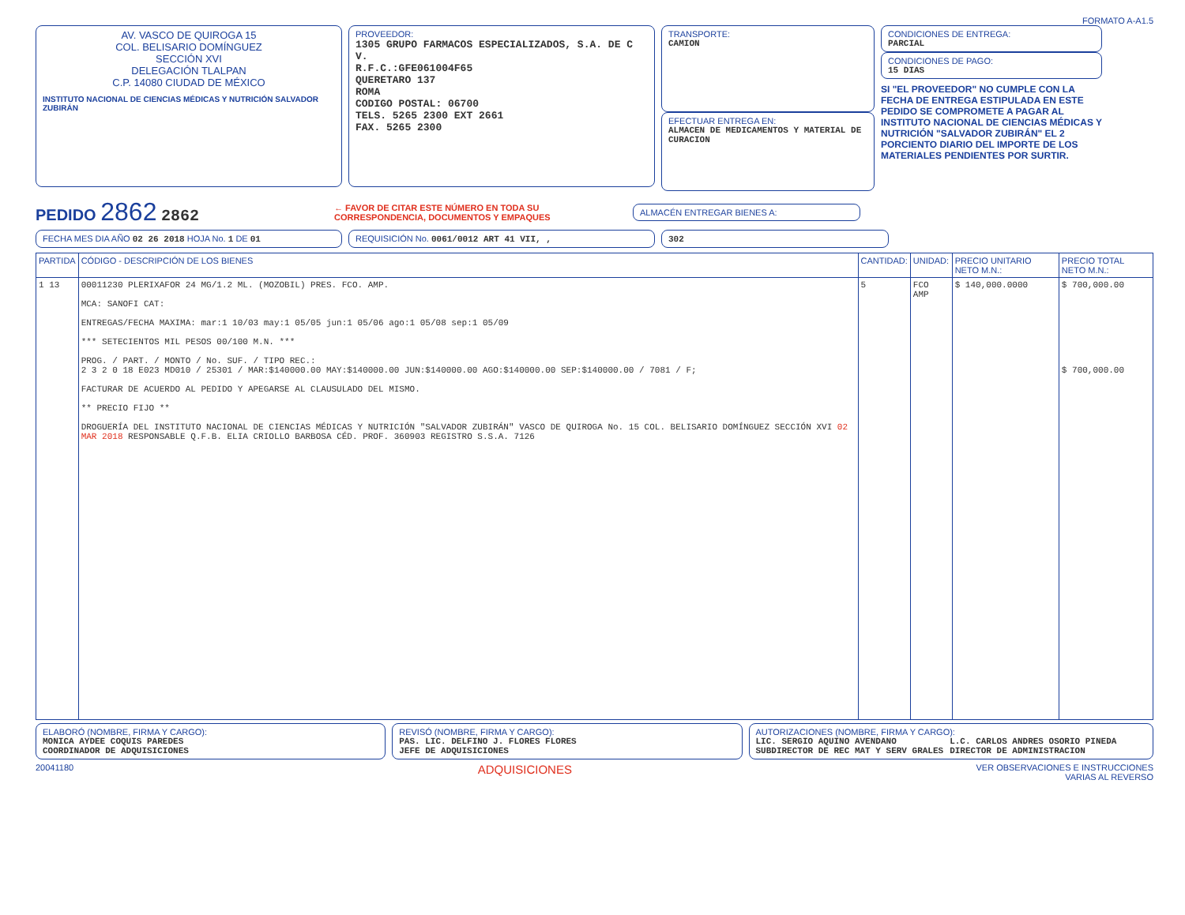FORMATO A-A1.5
AV. VASCO DE QUIROGA 15
COL. BELISARIO DOMÍNGUEZ
SECCIÓN XVI
DELEGACIÓN TLALPAN
C.P. 14080 CIUDAD DE MÉXICO
INSTITUTO NACIONAL DE CIENCIAS MÉDICAS Y NUTRICIÓN SALVADOR ZUBIRÁN
PROVEEDOR:
1305 GRUPO FARMACOS ESPECIALIZADOS, S.A. DE C V.
R.F.C.:GFE061004F65
QUERETARO 137
ROMA
CODIGO POSTAL: 06700
TELS. 5265 2300 EXT 2661
FAX. 5265 2300
TRANSPORTE:
CAMION
EFECTUAR ENTREGA EN:
ALMACEN DE MEDICAMENTOS Y MATERIAL DE CURACION
CONDICIONES DE ENTREGA:
PARCIAL
CONDICIONES DE PAGO:
15 DIAS
SI "EL PROVEEDOR" NO CUMPLE CON LA FECHA DE ENTREGA ESTIPULADA EN ESTE PEDIDO SE COMPROMETE A PAGAR AL INSTITUTO NACIONAL DE CIENCIAS MÉDICAS Y NUTRICIÓN "SALVADOR ZUBIRÁN" EL 2 PORCIENTO DIARIO DEL IMPORTE DE LOS MATERIALES PENDIENTES POR SURTIR.
PEDIDO 2862 2862
← FAVOR DE CITAR ESTE NÚMERO EN TODA SU CORRESPONDENCIA, DOCUMENTOS Y EMPAQUES
ALMACÉN ENTREGAR BIENES A:
FECHA MES DIA AÑO 02 26 2018 HOJA No. 1 DE 01 REQUISICIÓN No. 0061/0012 ART 41 VII, , 302
| PARTIDA | CÓDIGO - DESCRIPCIÓN DE LOS BIENES | CANTIDAD: | UNIDAD: | PRECIO UNITARIO NETO M.N.: | PRECIO TOTAL NETO M.N.: |
| --- | --- | --- | --- | --- | --- |
| 1 13 | 00011230 PLERIXAFOR 24 MG/1.2 ML. (MOZOBIL) PRES. FCO. AMP. MCA: SANOFI CAT: ENTREGAS/FECHA MAXIMA: mar:1 10/03 may:1 05/05 jun:1 05/06 ago:1 05/08 sep:1 05/09 *** SETECIENTOS MIL PESOS 00/100 M.N. *** PROG. / PART. / MONTO / No. SUF. / TIPO REC.: 2 3 2 0 18 E023 MD010 / 25301 / MAR:$140000.00 MAY:$140000.00 JUN:$140000.00 AGO:$140000.00 SEP:$140000.00 / 7081 / F; FACTURAR DE ACUERDO AL PEDIDO Y APEGARSE AL CLAUSULADO DEL MISMO. ** PRECIO FIJO ** DROGUERÍA DEL INSTITUTO NACIONAL DE CIENCIAS MÉDICAS Y NUTRICIÓN "SALVADOR ZUBIRÁN" VASCO DE QUIROGA No. 15 COL. BELISARIO DOMÍNGUEZ SECCIÓN XVI 02 MAR 2018 RESPONSABLE Q.F.B. ELIA CRIOLLO BARBOSA CÉD. PROF. 360903 REGISTRO S.S.A. 7126 | 5 | FCO AMP | $ 140,000.0000 | $ 700,000.00 $ 700,000.00 |
ELABORÓ (NOMBRE, FIRMA Y CARGO):
MONICA AYDEE COQUIS PAREDES
COORDINADOR DE ADQUISICIONES
REVISÓ (NOMBRE, FIRMA Y CARGO):
PAS. LIC. DELFINO J. FLORES FLORES
JEFE DE ADQUISICIONES
AUTORIZACIONES (NOMBRE, FIRMA Y CARGO):
LIC. SERGIO AQUINO AVENDANO
SUBDIRECTOR DE REC MAT Y SERV GRALES
L.C. CARLOS ANDRES OSORIO PINEDA
DIRECTOR DE ADMINISTRACION
20041180 ADQUISICIONES VER OBSERVACIONES E INSTRUCCIONES
VARIAS AL REVERSO